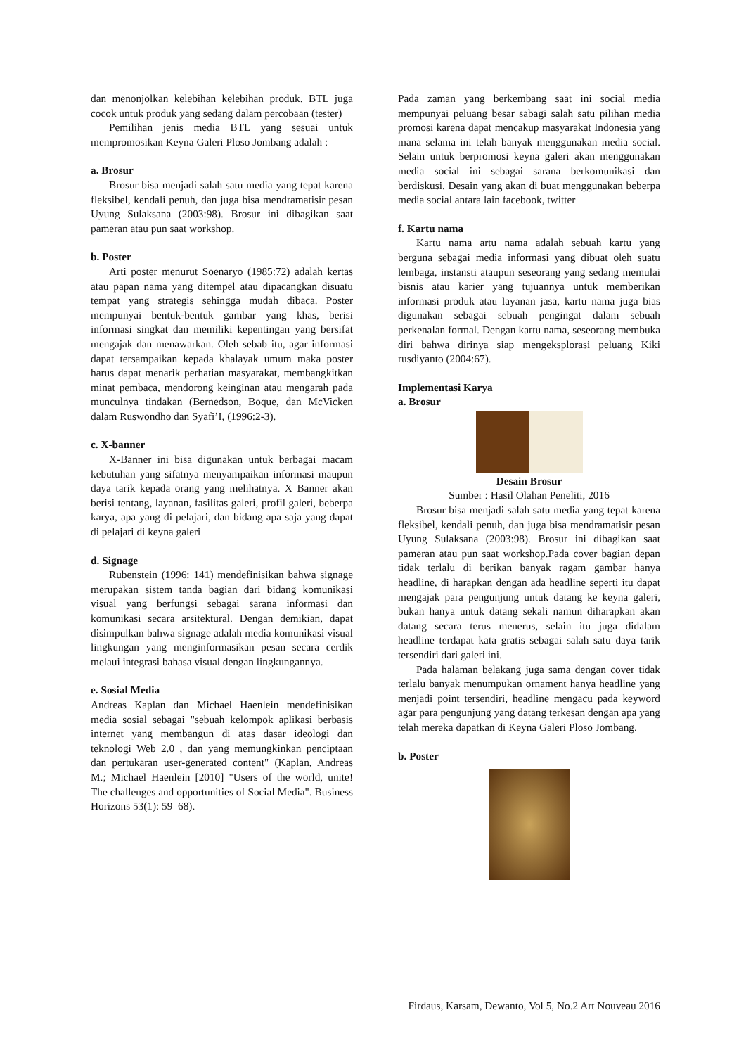dan menonjolkan kelebihan kelebihan produk. BTL juga cocok untuk produk yang sedang dalam percobaan (tester)
Pemilihan jenis media BTL yang sesuai untuk mempromosikan Keyna Galeri Ploso Jombang adalah :
a. Brosur
Brosur bisa menjadi salah satu media yang tepat karena fleksibel, kendali penuh, dan juga bisa mendramatisir pesan Uyung Sulaksana (2003:98). Brosur ini dibagikan saat pameran atau pun saat workshop.
b. Poster
Arti poster menurut Soenaryo (1985:72) adalah kertas atau papan nama yang ditempel atau dipacangkan disuatu tempat yang strategis sehingga mudah dibaca. Poster mempunyai bentuk-bentuk gambar yang khas, berisi informasi singkat dan memiliki kepentingan yang bersifat mengajak dan menawarkan. Oleh sebab itu, agar informasi dapat tersampaikan kepada khalayak umum maka poster harus dapat menarik perhatian masyarakat, membangkitkan minat pembaca, mendorong keinginan atau mengarah pada munculnya tindakan (Bernedson, Boque, dan McVicken dalam Ruswondho dan Syafi’I, (1996:2-3).
c. X-banner
X-Banner ini bisa digunakan untuk berbagai macam kebutuhan yang sifatnya menyampaikan informasi maupun daya tarik kepada orang yang melihatnya. X Banner akan berisi tentang, layanan, fasilitas galeri, profil galeri, beberpa karya, apa yang di pelajari, dan bidang apa saja yang dapat di pelajari di keyna galeri
d. Signage
Rubenstein (1996: 141) mendefinisikan bahwa signage merupakan sistem tanda bagian dari bidang komunikasi visual yang berfungsi sebagai sarana informasi dan komunikasi secara arsitektural. Dengan demikian, dapat disimpulkan bahwa signage adalah media komunikasi visual lingkungan yang menginformasikan pesan secara cerdik melaui integrasi bahasa visual dengan lingkungannya.
e. Sosial Media
Andreas Kaplan dan Michael Haenlein mendefinisikan media sosial sebagai "sebuah kelompok aplikasi berbasis internet yang membangun di atas dasar ideologi dan teknologi Web 2.0 , dan yang memungkinkan penciptaan dan pertukaran user-generated content" (Kaplan, Andreas M.; Michael Haenlein [2010] "Users of the world, unite! The challenges and opportunities of Social Media". Business Horizons 53(1): 59–68).
Pada zaman yang berkembang saat ini social media mempunyai peluang besar sabagi salah satu pilihan media promosi karena dapat mencakup masyarakat Indonesia yang mana selama ini telah banyak menggunakan media social. Selain untuk berpromosi keyna galeri akan menggunakan media social ini sebagai sarana berkomunikasi dan berdiskusi. Desain yang akan di buat menggunakan beberpa media social antara lain facebook, twitter
f. Kartu nama
Kartu nama artu nama adalah sebuah kartu yang berguna sebagai media informasi yang dibuat oleh suatu lembaga, instansti ataupun seseorang yang sedang memulai bisnis atau karier yang tujuannya untuk memberikan informasi produk atau layanan jasa, kartu nama juga bias digunakan sebagai sebuah pengingat dalam sebuah perkenalan formal. Dengan kartu nama, seseorang membuka diri bahwa dirinya siap mengeksplorasi peluang Kiki rusdiyanto (2004:67).
Implementasi Karya
a. Brosur
Desain Brosur
Sumber : Hasil Olahan Peneliti, 2016
Brosur bisa menjadi salah satu media yang tepat karena fleksibel, kendali penuh, dan juga bisa mendramatisir pesan Uyung Sulaksana (2003:98). Brosur ini dibagikan saat pameran atau pun saat workshop.Pada cover bagian depan tidak terlalu di berikan banyak ragam gambar hanya headline, di harapkan dengan ada headline seperti itu dapat mengajak para pengunjung untuk datang ke keyna galeri, bukan hanya untuk datang sekali namun diharapkan akan datang secara terus menerus, selain itu juga didalam headline terdapat kata gratis sebagai salah satu daya tarik tersendiri dari galeri ini.
Pada halaman belakang juga sama dengan cover tidak terlalu banyak menumpukan ornament hanya headline yang menjadi point tersendiri, headline mengacu pada keyword agar para pengunjung yang datang terkesan dengan apa yang telah mereka dapatkan di Keyna Galeri Ploso Jombang.
b. Poster
Firdaus, Karsam, Dewanto, Vol 5, No.2 Art Nouveau 2016